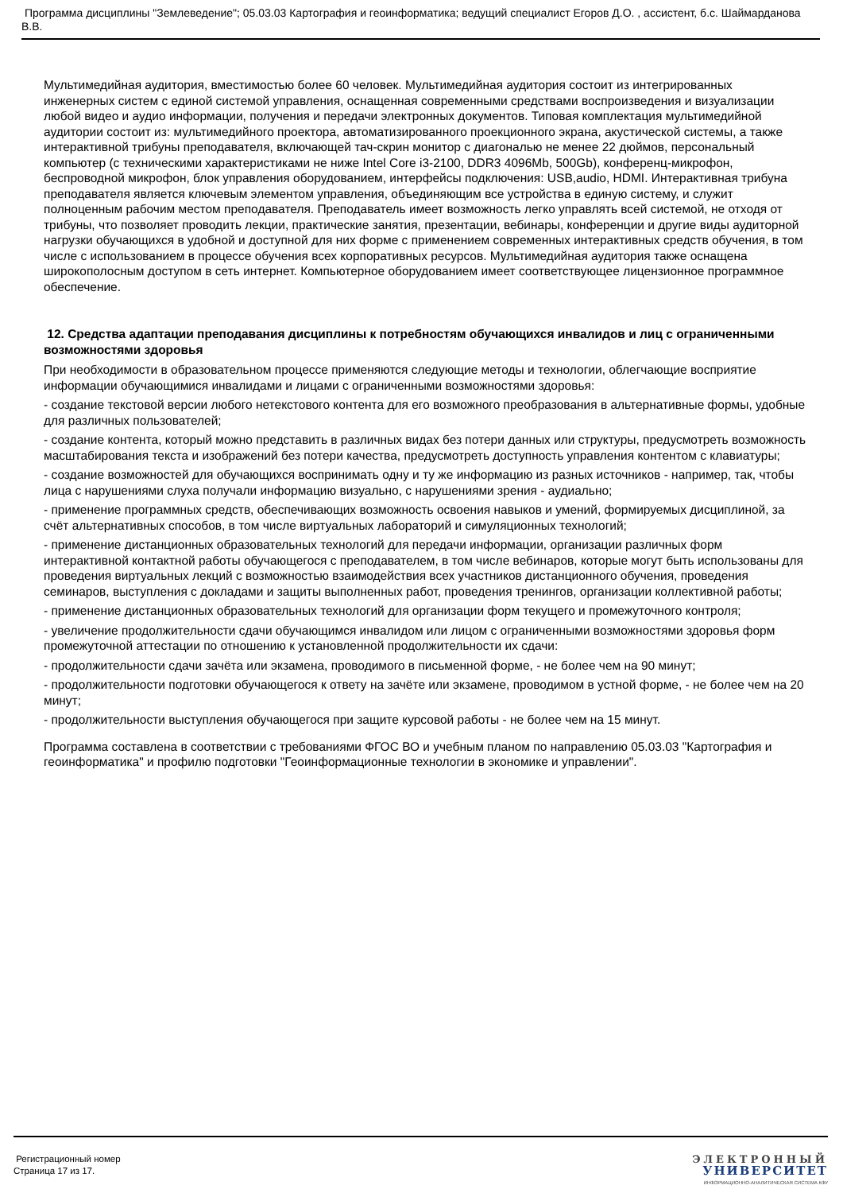Программа дисциплины "Землеведение"; 05.03.03 Картография и геоинформатика; ведущий специалист Егоров Д.О. , ассистент, б.с. Шаймарданова В.В.
Мультимедийная аудитория, вместимостью более 60 человек. Мультимедийная аудитория состоит из интегрированных инженерных систем с единой системой управления, оснащенная современными средствами воспроизведения и визуализации любой видео и аудио информации, получения и передачи электронных документов. Типовая комплектация мультимедийной аудитории состоит из: мультимедийного проектора, автоматизированного проекционного экрана, акустической системы, а также интерактивной трибуны преподавателя, включающей тач-скрин монитор с диагональю не менее 22 дюймов, персональный компьютер (с техническими характеристиками не ниже Intel Core i3-2100, DDR3 4096Mb, 500Gb), конференц-микрофон, беспроводной микрофон, блок управления оборудованием, интерфейсы подключения: USB,audio, HDMI. Интерактивная трибуна преподавателя является ключевым элементом управления, объединяющим все устройства в единую систему, и служит полноценным рабочим местом преподавателя. Преподаватель имеет возможность легко управлять всей системой, не отходя от трибуны, что позволяет проводить лекции, практические занятия, презентации, вебинары, конференции и другие виды аудиторной нагрузки обучающихся в удобной и доступной для них форме с применением современных интерактивных средств обучения, в том числе с использованием в процессе обучения всех корпоративных ресурсов. Мультимедийная аудитория также оснащена широкополосным доступом в сеть интернет. Компьютерное оборудованием имеет соответствующее лицензионное программное обеспечение.
12. Средства адаптации преподавания дисциплины к потребностям обучающихся инвалидов и лиц с ограниченными возможностями здоровья
При необходимости в образовательном процессе применяются следующие методы и технологии, облегчающие восприятие информации обучающимися инвалидами и лицами с ограниченными возможностями здоровья:
- создание текстовой версии любого нетекстового контента для его возможного преобразования в альтернативные формы, удобные для различных пользователей;
- создание контента, который можно представить в различных видах без потери данных или структуры, предусмотреть возможность масштабирования текста и изображений без потери качества, предусмотреть доступность управления контентом с клавиатуры;
- создание возможностей для обучающихся воспринимать одну и ту же информацию из разных источников - например, так, чтобы лица с нарушениями слуха получали информацию визуально, с нарушениями зрения - аудиально;
- применение программных средств, обеспечивающих возможность освоения навыков и умений, формируемых дисциплиной, за счёт альтернативных способов, в том числе виртуальных лабораторий и симуляционных технологий;
- применение дистанционных образовательных технологий для передачи информации, организации различных форм интерактивной контактной работы обучающегося с преподавателем, в том числе вебинаров, которые могут быть использованы для проведения виртуальных лекций с возможностью взаимодействия всех участников дистанционного обучения, проведения семинаров, выступления с докладами и защиты выполненных работ, проведения тренингов, организации коллективной работы;
- применение дистанционных образовательных технологий для организации форм текущего и промежуточного контроля;
- увеличение продолжительности сдачи обучающимся инвалидом или лицом с ограниченными возможностями здоровья форм промежуточной аттестации по отношению к установленной продолжительности их сдачи:
- продолжительности сдачи зачёта или экзамена, проводимого в письменной форме, - не более чем на 90 минут;
- продолжительности подготовки обучающегося к ответу на зачёте или экзамене, проводимом в устной форме, - не более чем на 20 минут;
- продолжительности выступления обучающегося при защите курсовой работы - не более чем на 15 минут.
Программа составлена в соответствии с требованиями ФГОС ВО и учебным планом по направлению 05.03.03 "Картография и геоинформатика" и профилю подготовки "Геоинформационные технологии в экономике и управлении".
Регистрационный номер
Страница 17 из 17.
ЭЛЕКТРОННЫЙ
УНИВЕРСИТЕТ
ИНФОРМАЦИОННО-АНАЛИТИЧЕСКАЯ СИСТЕМА КФУ